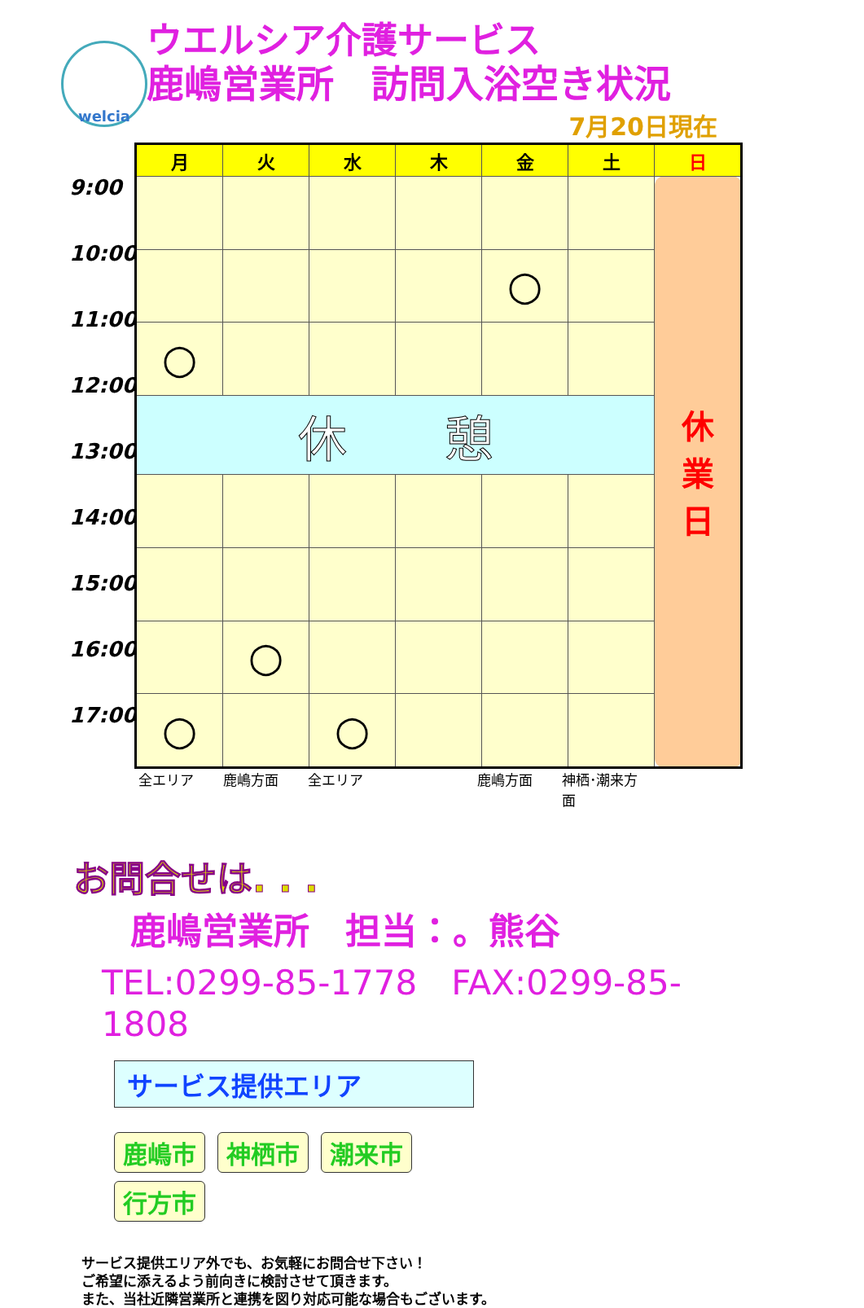welcia
ウエルシア介護サービス
鹿嶋営業所　訪問入浴空き状況
7月20日現在
9:00
10:00
11:00
12:00
13:00
14:00
15:00
16:00
17:00
| 月 | 火 | 水 | 木 | 金 | 土 | 日 |
| --- | --- | --- | --- | --- | --- | --- |
| | | | | | | 休 業 日 |
| | | | | ○ | | |
| ○ | | | | | | |
| 休 憩 | | | | | | |
| | ○ | | | | | |
| ○ | | ○ | | | | |
全エリア 鹿嶋方面 全エリア 鹿嶋方面 神栖･潮来方面
お問合せは. . .
鹿嶋営業所　担当：。熊谷
TEL:0299-85-1778　FAX:0299-85-1808
サービス提供エリア
鹿嶋市 神栖市 潮来市 行方市
サービス提供エリア外でも、お気軽にお問合せ下さい！
ご希望に添えるよう前向きに検討させて頂きます。
また、当社近隣営業所と連携を図り対応可能な場合もございます。